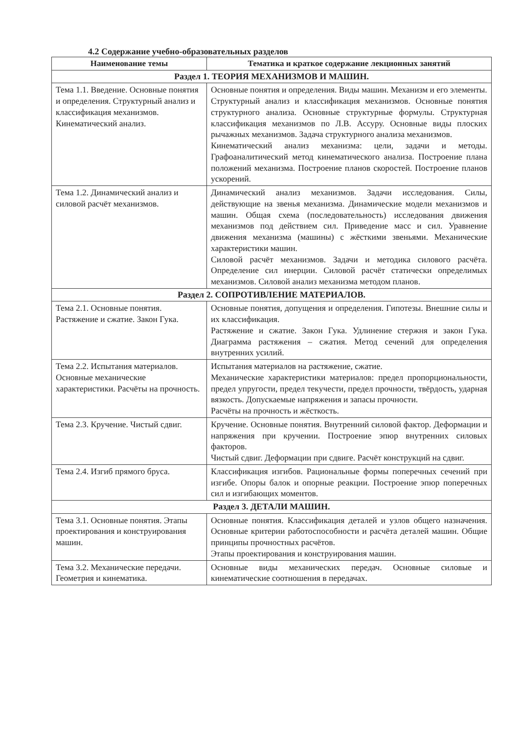4.2 Содержание учебно-образовательных разделов
| Наименование темы | Тематика и краткое содержание лекционных занятий |
| --- | --- |
| Раздел 1. ТЕОРИЯ МЕХАНИЗМОВ И МАШИН. | |
| Тема 1.1. Введение. Основные понятия и определения. Структурный анализ и классификация механизмов. Кинематический анализ. | Основные понятия и определения. Виды машин. Механизм и его элементы. Структурный анализ и классификация механизмов. Основные понятия структурного анализа. Основные структурные формулы. Структурная классификация механизмов по Л.В. Ассуру. Основные виды плоских рычажных механизмов. Задача структурного анализа механизмов. Кинематический анализ механизма: цели, задачи и методы. Графоаналитический метод кинематического анализа. Построение плана положений механизма. Построение планов скоростей. Построение планов ускорений. |
| Тема 1.2. Динамический анализ и силовой расчёт механизмов. | Динамический анализ механизмов. Задачи исследования. Силы, действующие на звенья механизма. Динамические модели механизмов и машин. Общая схема (последовательность) исследования движения механизмов под действием сил. Приведение масс и сил. Уравнение движения механизма (машины) с жёсткими звеньями. Механические характеристики машин. Силовой расчёт механизмов. Задачи и методика силового расчёта. Определение сил инерции. Силовой расчёт статически определимых механизмов. Силовой анализ механизма методом планов. |
| Раздел 2. СОПРОТИВЛЕНИЕ МАТЕРИАЛОВ. | |
| Тема 2.1. Основные понятия. Растяжение и сжатие. Закон Гука. | Основные понятия, допущения и определения. Гипотезы. Внешние силы и их классификация. Растяжение и сжатие. Закон Гука. Удлинение стержня и закон Гука. Диаграмма растяжения – сжатия. Метод сечений для определения внутренних усилий. |
| Тема 2.2. Испытания материалов. Основные механические характеристики. Расчёты на прочность. | Испытания материалов на растяжение, сжатие. Механические характеристики материалов: предел пропорциональности, предел упругости, предел текучести, предел прочности, твёрдость, ударная вязкость. Допускаемые напряжения и запасы прочности. Расчёты на прочность и жёсткость. |
| Тема 2.3. Кручение. Чистый сдвиг. | Кручение. Основные понятия. Внутренний силовой фактор. Деформации и напряжения при кручении. Построение эпюр внутренних силовых факторов. Чистый сдвиг. Деформации при сдвиге. Расчёт конструкций на сдвиг. |
| Тема 2.4. Изгиб прямого бруса. | Классификация изгибов. Рациональные формы поперечных сечений при изгибе. Опоры балок и опорные реакции. Построение эпюр поперечных сил и изгибающих моментов. |
| Раздел 3. ДЕТАЛИ МАШИН. | |
| Тема 3.1. Основные понятия. Этапы проектирования и конструирования машин. | Основные понятия. Классификация деталей и узлов общего назначения. Основные критерии работоспособности и расчёта деталей машин. Общие принципы прочностных расчётов. Этапы проектирования и конструирования машин. |
| Тема 3.2. Механические передачи. Геометрия и кинематика. | Основные виды механических передач. Основные силовые и кинематические соотношения в передачах. |